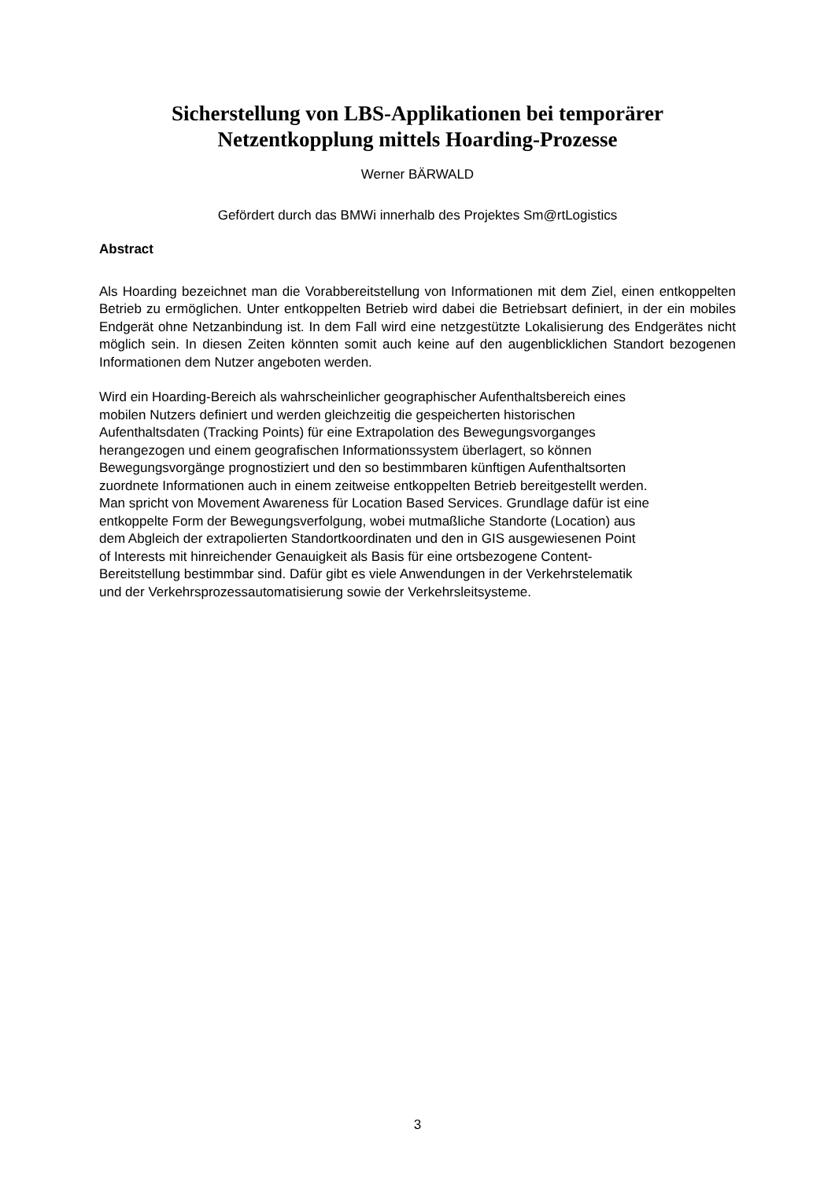Sicherstellung von LBS-Applikationen bei temporärer
Netzentkopplung mittels Hoarding-Prozesse
Werner BÄRWALD
Gefördert durch das BMWi innerhalb des Projektes Sm@rtLogistics
Abstract
Als Hoarding bezeichnet man die Vorabbereitstellung von Informationen mit dem Ziel, einen entkoppelten Betrieb zu ermöglichen. Unter entkoppelten Betrieb wird dabei die Betriebsart definiert, in der ein mobiles Endgerät ohne Netzanbindung ist. In dem Fall wird eine netzgestützte Lokalisierung des Endgerätes nicht möglich sein. In diesen Zeiten könnten somit auch keine auf den augenblicklichen Standort bezogenen Informationen dem Nutzer angeboten werden.
Wird ein Hoarding-Bereich als wahrscheinlicher geographischer Aufenthaltsbereich eines
mobilen Nutzers definiert und werden gleichzeitig die gespeicherten historischen
Aufenthaltsdaten (Tracking Points) für eine Extrapolation des Bewegungsvorganges
herangezogen und einem geografischen Informationssystem überlagert, so können
Bewegungsvorgänge prognostiziert und den so bestimmbaren künftigen Aufenthaltsorten
zuordnete Informationen auch in einem zeitweise entkoppelten Betrieb bereitgestellt werden.
Man spricht von Movement Awareness für Location Based Services. Grundlage dafür ist eine
entkoppelte Form der Bewegungsverfolgung, wobei mutmaßliche Standorte (Location) aus
dem Abgleich der extrapolierten Standortkoordinaten und den in GIS ausgewiesenen Point
of Interests mit hinreichender Genauigkeit als Basis für eine ortsbezogene Content-
Bereitstellung bestimmbar sind. Dafür gibt es viele Anwendungen in der Verkehrstelematik
und der Verkehrsprozessautomatisierung sowie der Verkehrsleitsysteme.
3